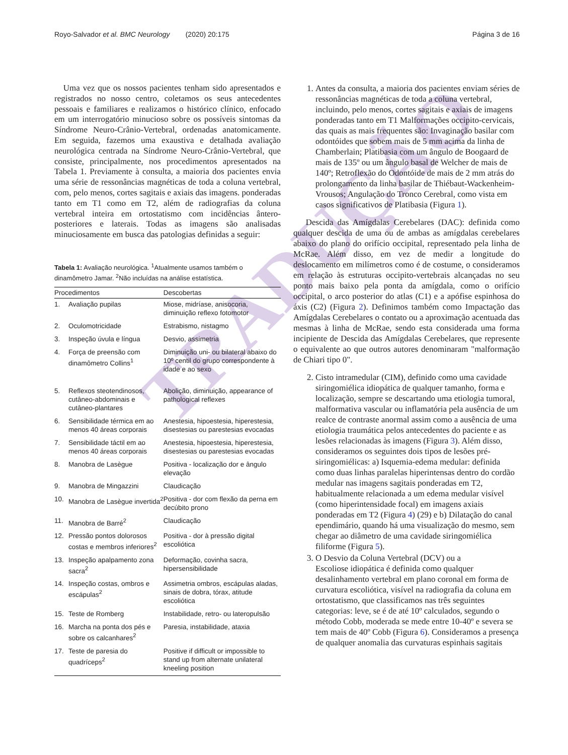TRADUÇÃO
Royo-Salvador et al. BMC Neurology (2020) 20:175 Página 3 de 16
Uma vez que os nossos pacientes tenham sido apresentados e registrados no nosso centro, coletamos os seus antecedentes pessoais e familiares e realizamos o histórico clínico, enfocado em um interrogatório minucioso sobre os possíveis sintomas da Síndrome Neuro-Crânio-Vertebral, ordenadas anatomicamente. Em seguida, fazemos uma exaustiva e detalhada avaliação neurológica centrada na Síndrome Neuro-Crânio-Vertebral, que consiste, principalmente, nos procedimentos apresentados na Tabela 1. Previamente à consulta, a maioria dos pacientes envia uma série de ressonâncias magnéticas de toda a coluna vertebral, com, pelo menos, cortes sagitais e axiais das imagens. ponderadas tanto em T1 como em T2, além de radiografias da coluna vertebral inteira em ortostatismo com incidências ântero-posteriores e laterais. Todas as imagens são analisadas minuciosamente em busca das patologias definidas a seguir:
Tabela 1: Avaliação neurológica. <sup>1</sup>Atualmente usamos também o dinamômetro Jamar. <sup>2</sup>Não incluídas na análise estatística.
| Procedimentos | | Descobertas |
| --- | --- | --- |
| 1. | Avaliação pupilas | Miose, midríase, anisocoria, diminuição reflexo fotomotor |
| 2. | Oculomotricidade | Estrabismo, nistagmo |
| 3. | Inspeção úvula e língua | Desvio, assimetria |
| 4. | Força de preensão com dinamômetro Collins<sup>1</sup> | Diminuição uni- ou bilateral abaixo do 10º centil do grupo correspondente à idade e ao sexo |
| 5. | Reflexos steotendinosos, cutâneo-abdominais e cutâneo-plantares | Abolição, diminuição, appearance of pathological reflexes |
| 6. | Sensibilidade térmica em ao menos 40 áreas corporais | Anestesia, hipoestesia, hiperestesia, disestesias ou parestesias evocadas |
| 7. | Sensibilidade táctil em ao menos 40 áreas corporais | Anestesia, hipoestesia, hiperestesia, disestesias ou parestesias evocadas |
| 8. | Manobra de Lasègue | Positiva - localização dor e ângulo elevação |
| 9. | Manobra de Mingazzini | Claudicação |
| 10. | Manobra de Lasègue invertida<sup>2</sup> | Positiva - dor com flexão da perna em decúbito prono |
| 11. | Manobra de Barré<sup>2</sup> | Claudicação |
| 12. | Pressão pontos dolorosos costas e membros inferiores<sup>2</sup> | Positiva - dor à pressão digital escoliótica |
| 13. | Inspeção apalpamento zona sacra<sup>2</sup> | Deformação, covinha sacra, hipersensibilidade |
| 14. | Inspeção costas, ombros e escápulas<sup>2</sup> | Assimetria ombros, escápulas aladas, sinais de dobra, tórax, atitude escoliótica |
| 15. | Teste de Romberg | Instabilidade, retro- ou lateropulsão |
| 16. | Marcha na ponta dos pés e sobre os calcanhares<sup>2</sup> | Paresia, instabilidade, ataxia |
| 17. | Teste de paresia do quadríceps<sup>2</sup> | Positive if difficult or impossible to stand up from alternate unilateral kneeling position |
1. Antes da consulta, a maioria dos pacientes enviam séries de ressonâncias magnéticas de toda a coluna vertebral, incluindo, pelo menos, cortes sagitais e axiais de imagens ponderadas tanto em T1 Malformações occipito-cervicais, das quais as mais frequentes são: Invaginação basilar com odontóides que sobem mais de 5 mm acima da linha de Chamberlain; Platibasia com um ângulo de Boogaard de mais de 135º ou um ângulo basal de Welcher de mais de 140º; Retroflexão do Odontóide de mais de 2 mm atrás do prolongamento da linha basilar de Thiébaut-Wackenheim-Vrousos; Angulação do Tronco Cerebral, como vista em casos significativos de Platibasia (Figura 1).
Descida das Amígdalas Cerebelares (DAC): definida como qualquer descida de uma ou de ambas as amígdalas cerebelares abaixo do plano do orifício occipital, representado pela linha de McRae. Além disso, em vez de medir a longitude do deslocamento em milímetros como é de costume, o consideramos em relação às estruturas occipito-vertebrais alcançadas no seu ponto mais baixo pela ponta da amígdala, como o orifício occipital, o arco posterior do atlas (C1) e a apófise espinhosa do áxis (C2) (Figura 2). Definimos também como Impactação das Amígdalas Cerebelares o contato ou a aproximação acentuada das mesmas à linha de McRae, sendo esta considerada uma forma incipiente de Descida das Amígdalas Cerebelares, que represente o equivalente ao que outros autores denominaram "malformação de Chiari tipo 0".
2. Cisto intramedular (CIM), definido como uma cavidade siringomiélica idiopática de qualquer tamanho, forma e localização, sempre se descartando uma etiologia tumoral, malformativa vascular ou inflamatória pela ausência de um realce de contraste anormal assim como a ausência de uma etiologia traumática pelos antecedentes do paciente e as lesões relacionadas às imagens (Figura 3). Além disso, consideramos os seguintes dois tipos de lesões pré-siringomiélicas: a) Isquemia-edema medular: definida como duas linhas paralelas hiperintensas dentro do cordão medular nas imagens sagitais ponderadas em T2, habitualmente relacionada a um edema medular visível (como hiperintensidade focal) em imagens axiais ponderadas em T2 (Figura 4) (29) e b) Dilatação do canal ependimário, quando há uma visualização do mesmo, sem chegar ao diâmetro de uma cavidade siringomiélica filiforme (Figura 5).
3. O Desvio da Coluna Vertebral (DCV) ou a
Escoliose idiopática é definida como qualquer desalinhamento vertebral em plano coronal em forma de curvatura escoliótica, visível na radiografia da coluna em ortostatismo, que classificamos nas três seguintes categorias: leve, se é de até 10º calculados, segundo o método Cobb, moderada se mede entre 10-40º e severa se tem mais de 40º Cobb (Figura 6). Consideramos a presença de qualquer anomalia das curvaturas espinhais sagitais